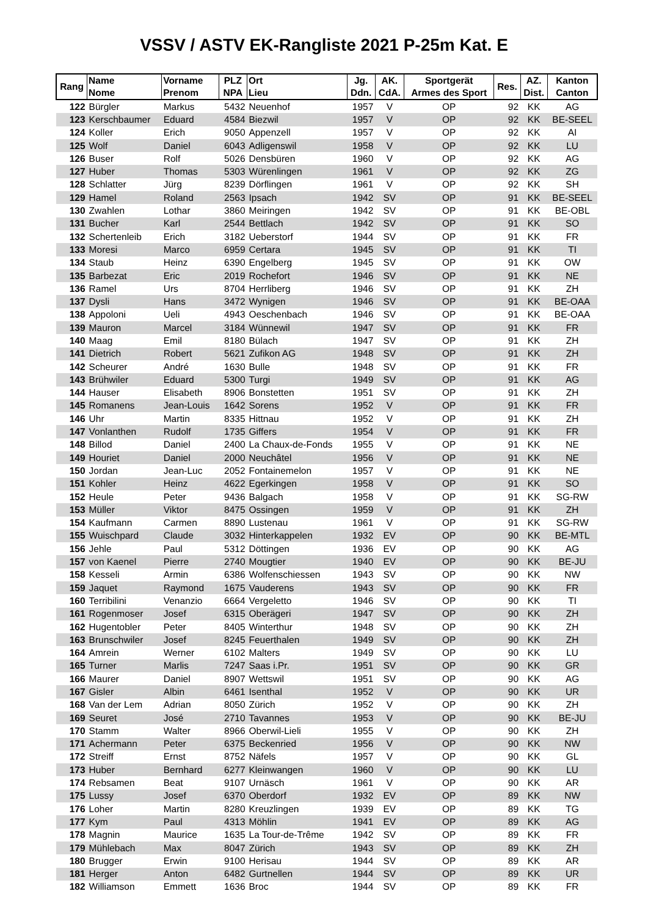VSSV / ASTV EK-Rangliste 2021 P-25m Kat. E
| Rang | Name Nome | Vorname Prenom | PLZ NPA | Ort Lieu | Jg. Ddn. | AK. CdA. | Sportgerät Armes des Sport | Res. | AZ. Dist. | Kanton Canton |
| --- | --- | --- | --- | --- | --- | --- | --- | --- | --- | --- |
| 122 | Bürgler | Markus | 5432 | Neuenhof | 1957 | V | OP | 92 | KK | AG |
| 123 | Kerschbaumer | Eduard | 4584 | Biezwil | 1957 | V | OP | 92 | KK | BE-SEEL |
| 124 | Koller | Erich | 9050 | Appenzell | 1957 | V | OP | 92 | KK | AI |
| 125 | Wolf | Daniel | 6043 | Adligenswil | 1958 | V | OP | 92 | KK | LU |
| 126 | Buser | Rolf | 5026 | Densbüren | 1960 | V | OP | 92 | KK | AG |
| 127 | Huber | Thomas | 5303 | Würenlingen | 1961 | V | OP | 92 | KK | ZG |
| 128 | Schlatter | Jürg | 8239 | Dörflingen | 1961 | V | OP | 92 | KK | SH |
| 129 | Hamel | Roland | 2563 | Ipsach | 1942 | SV | OP | 91 | KK | BE-SEEL |
| 130 | Zwahlen | Lothar | 3860 | Meiringen | 1942 | SV | OP | 91 | KK | BE-OBL |
| 131 | Bucher | Karl | 2544 | Bettlach | 1942 | SV | OP | 91 | KK | SO |
| 132 | Schertenleib | Erich | 3182 | Ueberstorf | 1944 | SV | OP | 91 | KK | FR |
| 133 | Moresi | Marco | 6959 | Certara | 1945 | SV | OP | 91 | KK | TI |
| 134 | Staub | Heinz | 6390 | Engelberg | 1945 | SV | OP | 91 | KK | OW |
| 135 | Barbezat | Eric | 2019 | Rochefort | 1946 | SV | OP | 91 | KK | NE |
| 136 | Ramel | Urs | 8704 | Herrliberg | 1946 | SV | OP | 91 | KK | ZH |
| 137 | Dysli | Hans | 3472 | Wynigen | 1946 | SV | OP | 91 | KK | BE-OAA |
| 138 | Appoloni | Ueli | 4943 | Oeschenbach | 1946 | SV | OP | 91 | KK | BE-OAA |
| 139 | Mauron | Marcel | 3184 | Wünnewil | 1947 | SV | OP | 91 | KK | FR |
| 140 | Maag | Emil | 8180 | Bülach | 1947 | SV | OP | 91 | KK | ZH |
| 141 | Dietrich | Robert | 5621 | Zufikon AG | 1948 | SV | OP | 91 | KK | ZH |
| 142 | Scheurer | André | 1630 | Bulle | 1948 | SV | OP | 91 | KK | FR |
| 143 | Brühwiler | Eduard | 5300 | Turgi | 1949 | SV | OP | 91 | KK | AG |
| 144 | Hauser | Elisabeth | 8906 | Bonstetten | 1951 | SV | OP | 91 | KK | ZH |
| 145 | Romanens | Jean-Louis | 1642 | Sorens | 1952 | V | OP | 91 | KK | FR |
| 146 | Uhr | Martin | 8335 | Hittnau | 1952 | V | OP | 91 | KK | ZH |
| 147 | Vonlanthen | Rudolf | 1735 | Giffers | 1954 | V | OP | 91 | KK | FR |
| 148 | Billod | Daniel | 2400 | La Chaux-de-Fonds | 1955 | V | OP | 91 | KK | NE |
| 149 | Houriet | Daniel | 2000 | Neuchâtel | 1956 | V | OP | 91 | KK | NE |
| 150 | Jordan | Jean-Luc | 2052 | Fontainemelon | 1957 | V | OP | 91 | KK | NE |
| 151 | Kohler | Heinz | 4622 | Egerkingen | 1958 | V | OP | 91 | KK | SO |
| 152 | Heule | Peter | 9436 | Balgach | 1958 | V | OP | 91 | KK | SG-RW |
| 153 | Müller | Viktor | 8475 | Ossingen | 1959 | V | OP | 91 | KK | ZH |
| 154 | Kaufmann | Carmen | 8890 | Lustenau | 1961 | V | OP | 91 | KK | SG-RW |
| 155 | Wuischpard | Claude | 3032 | Hinterkappelen | 1932 | EV | OP | 90 | KK | BE-MTL |
| 156 | Jehle | Paul | 5312 | Döttingen | 1936 | EV | OP | 90 | KK | AG |
| 157 | von Kaenel | Pierre | 2740 | Mougtier | 1940 | EV | OP | 90 | KK | BE-JU |
| 158 | Kesseli | Armin | 6386 | Wolfenschiessen | 1943 | SV | OP | 90 | KK | NW |
| 159 | Jaquet | Raymond | 1675 | Vauderens | 1943 | SV | OP | 90 | KK | FR |
| 160 | Terribilini | Venanzio | 6664 | Vergeletto | 1946 | SV | OP | 90 | KK | TI |
| 161 | Rogenmoser | Josef | 6315 | Oberägeri | 1947 | SV | OP | 90 | KK | ZH |
| 162 | Hugentobler | Peter | 8405 | Winterthur | 1948 | SV | OP | 90 | KK | ZH |
| 163 | Brunschwiler | Josef | 8245 | Feuerthalen | 1949 | SV | OP | 90 | KK | ZH |
| 164 | Amrein | Werner | 6102 | Malters | 1949 | SV | OP | 90 | KK | LU |
| 165 | Turner | Marlis | 7247 | Saas i.Pr. | 1951 | SV | OP | 90 | KK | GR |
| 166 | Maurer | Daniel | 8907 | Wettswil | 1951 | SV | OP | 90 | KK | AG |
| 167 | Gisler | Albin | 6461 | Isenthal | 1952 | V | OP | 90 | KK | UR |
| 168 | Van der Lem | Adrian | 8050 | Zürich | 1952 | V | OP | 90 | KK | ZH |
| 169 | Seuret | José | 2710 | Tavannes | 1953 | V | OP | 90 | KK | BE-JU |
| 170 | Stamm | Walter | 8966 | Oberwil-Lieli | 1955 | V | OP | 90 | KK | ZH |
| 171 | Achermann | Peter | 6375 | Beckenried | 1956 | V | OP | 90 | KK | NW |
| 172 | Streiff | Ernst | 8752 | Näfels | 1957 | V | OP | 90 | KK | GL |
| 173 | Huber | Bernhard | 6277 | Kleinwangen | 1960 | V | OP | 90 | KK | LU |
| 174 | Rebsamen | Beat | 9107 | Urnäsch | 1961 | V | OP | 90 | KK | AR |
| 175 | Lussy | Josef | 6370 | Oberdorf | 1932 | EV | OP | 89 | KK | NW |
| 176 | Loher | Martin | 8280 | Kreuzlingen | 1939 | EV | OP | 89 | KK | TG |
| 177 | Kym | Paul | 4313 | Möhlin | 1941 | EV | OP | 89 | KK | AG |
| 178 | Magnin | Maurice | 1635 | La Tour-de-Trême | 1942 | SV | OP | 89 | KK | FR |
| 179 | Mühlebach | Max | 8047 | Zürich | 1943 | SV | OP | 89 | KK | ZH |
| 180 | Brugger | Erwin | 9100 | Herisau | 1944 | SV | OP | 89 | KK | AR |
| 181 | Herger | Anton | 6482 | Gurtnellen | 1944 | SV | OP | 89 | KK | UR |
| 182 | Williamson | Emmett | 1636 | Broc | 1944 | SV | OP | 89 | KK | FR |